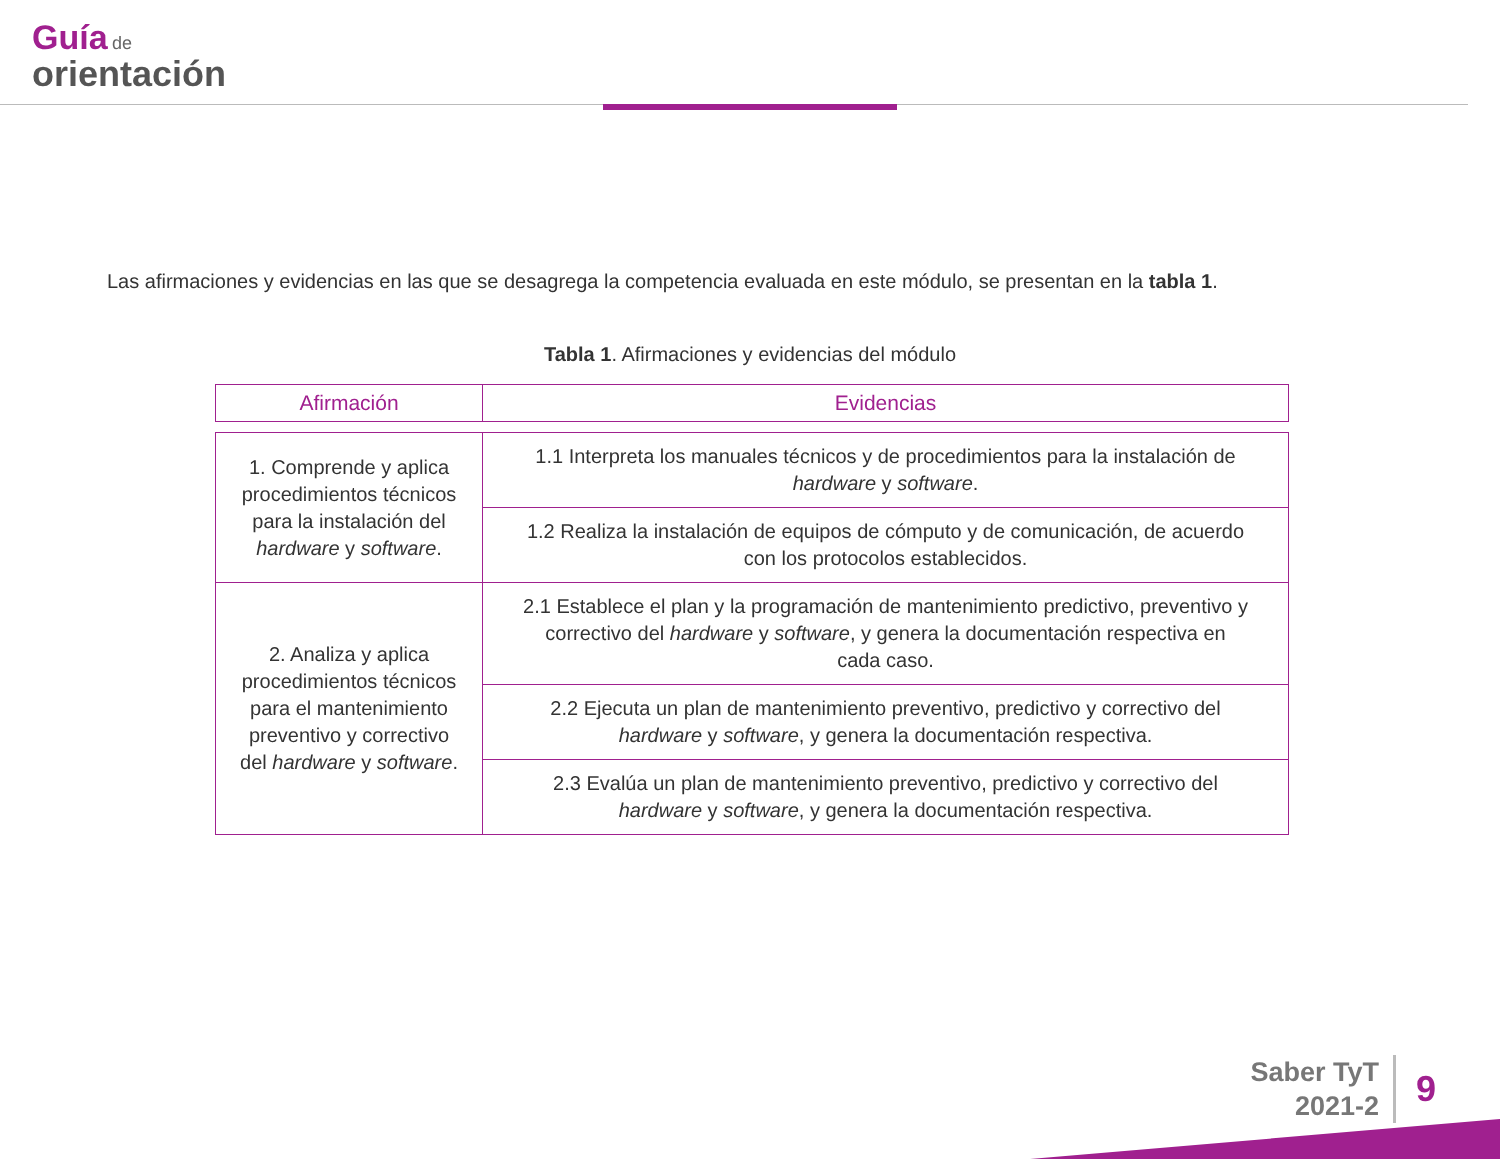Guía de
orientación
Las afirmaciones y evidencias en las que se desagrega la competencia evaluada en este módulo, se presentan en la tabla 1.
Tabla 1. Afirmaciones y evidencias del módulo
| Afirmación | Evidencias |
| --- | --- |
| 1. Comprende y aplica procedimientos técnicos para la instalación del hardware y software . | 1.1 Interpreta los manuales técnicos y de procedimientos para la instalación de hardware y software . |
| | 1.2 Realiza la instalación de equipos de cómputo y de comunicación, de acuerdo con los protocolos establecidos. |
| 2. Analiza y aplica procedimientos técnicos para el mantenimiento preventivo y correctivo del hardware y software . | 2.1 Establece el plan y la programación de mantenimiento predictivo, preventivo y correctivo del hardware y software , y genera la documentación respectiva en cada caso. |
| | 2.2 Ejecuta un plan de mantenimiento preventivo, predictivo y correctivo del hardware y software , y genera la documentación respectiva. |
| | 2.3 Evalúa un plan de mantenimiento preventivo, predictivo y correctivo del hardware y software , y genera la documentación respectiva. |
Saber TyT
2021-2
9